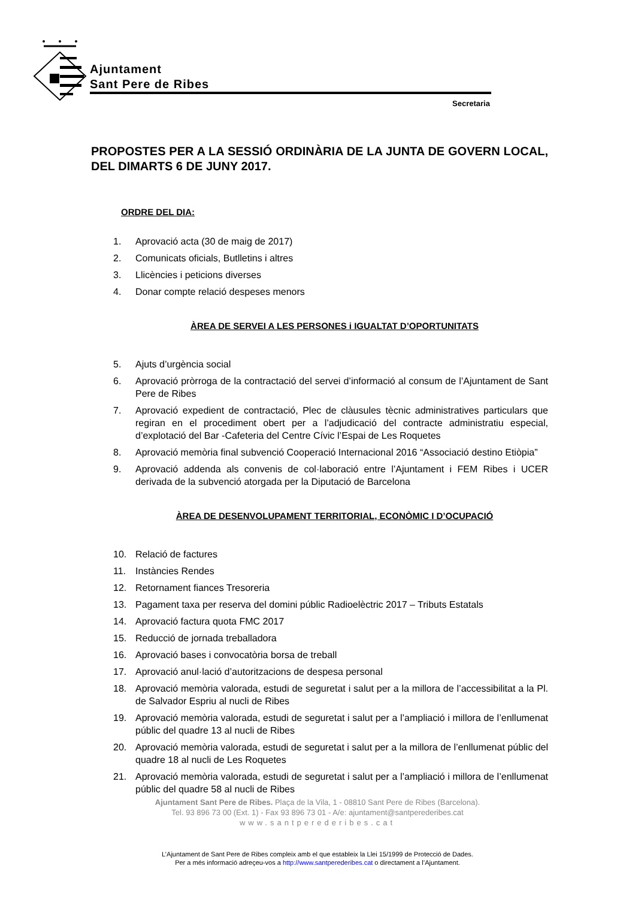Ajuntament
Sant Pere de Ribes
Secretaria
PROPOSTES PER A LA SESSIÓ ORDINÀRIA DE LA JUNTA DE GOVERN LOCAL, DEL DIMARTS 6 DE JUNY 2017.
ORDRE DEL DIA:
1. Aprovació acta (30 de maig de 2017)
2. Comunicats oficials, Butlletins i altres
3. Llicències i peticions diverses
4. Donar compte relació despeses menors
ÀREA DE SERVEI A LES PERSONES i IGUALTAT D’OPORTUNITATS
5. Ajuts d’urgència social
6. Aprovació pròrroga de la contractació del servei d’informació al consum de l’Ajuntament de Sant Pere de Ribes
7. Aprovació expedient de contractació, Plec de clàusules tècnic administratives particulars que regiran en el procediment obert per a l’adjudicació del contracte administratiu especial, d’explotació del Bar -Cafeteria del Centre Cívic l’Espai de Les Roquetes
8. Aprovació memòria final subvenció Cooperació Internacional 2016 “Associació destino Etiòpia”
9. Aprovació addenda als convenis de col·laboració entre l’Ajuntament i FEM Ribes i UCER derivada de la subvenció atorgada per la Diputació de Barcelona
ÀREA DE DESENVOLUPAMENT TERRITORIAL, ECONÒMIC I D’OCUPACIÓ
10. Relació de factures
11. Instàncies Rendes
12. Retornament fiances Tresoreria
13. Pagament taxa per reserva del domini públic Radioelèctric 2017 – Tributs Estatals
14. Aprovació factura quota FMC 2017
15. Reducció de jornada treballadora
16. Aprovació bases i convocatòria borsa de treball
17. Aprovació anul·lació d’autoritzacions de despesa personal
18. Aprovació memòria valorada, estudi de seguretat i salut per a la millora de l’accessibilitat a la Pl. de Salvador Espriu al nucli de Ribes
19. Aprovació memòria valorada, estudi de seguretat i salut per a l’ampliació i millora de l’enllumenat públic del quadre 13 al nucli de Ribes
20. Aprovació memòria valorada, estudi de seguretat i salut per a la millora de l’enllumenat públic del quadre 18 al nucli de Les Roquetes
21. Aprovació memòria valorada, estudi de seguretat i salut per a l’ampliació i millora de l’enllumenat públic del quadre 58 al nucli de Ribes
Ajuntament Sant Pere de Ribes. Plaça de la Vila, 1 - 08810 Sant Pere de Ribes (Barcelona).
Tel. 93 896 73 00 (Ext. 1) - Fax 93 896 73 01 - A/e: ajuntament@santperederibes.cat
www.santperederibes.cat
L’Ajuntament de Sant Pere de Ribes compleix amb el que estableix la Llei 15/1999 de Protecció de Dades.
Per a més informació adreçeu-vos a http://www.santperederibes.cat o directament a l’Ajuntament.